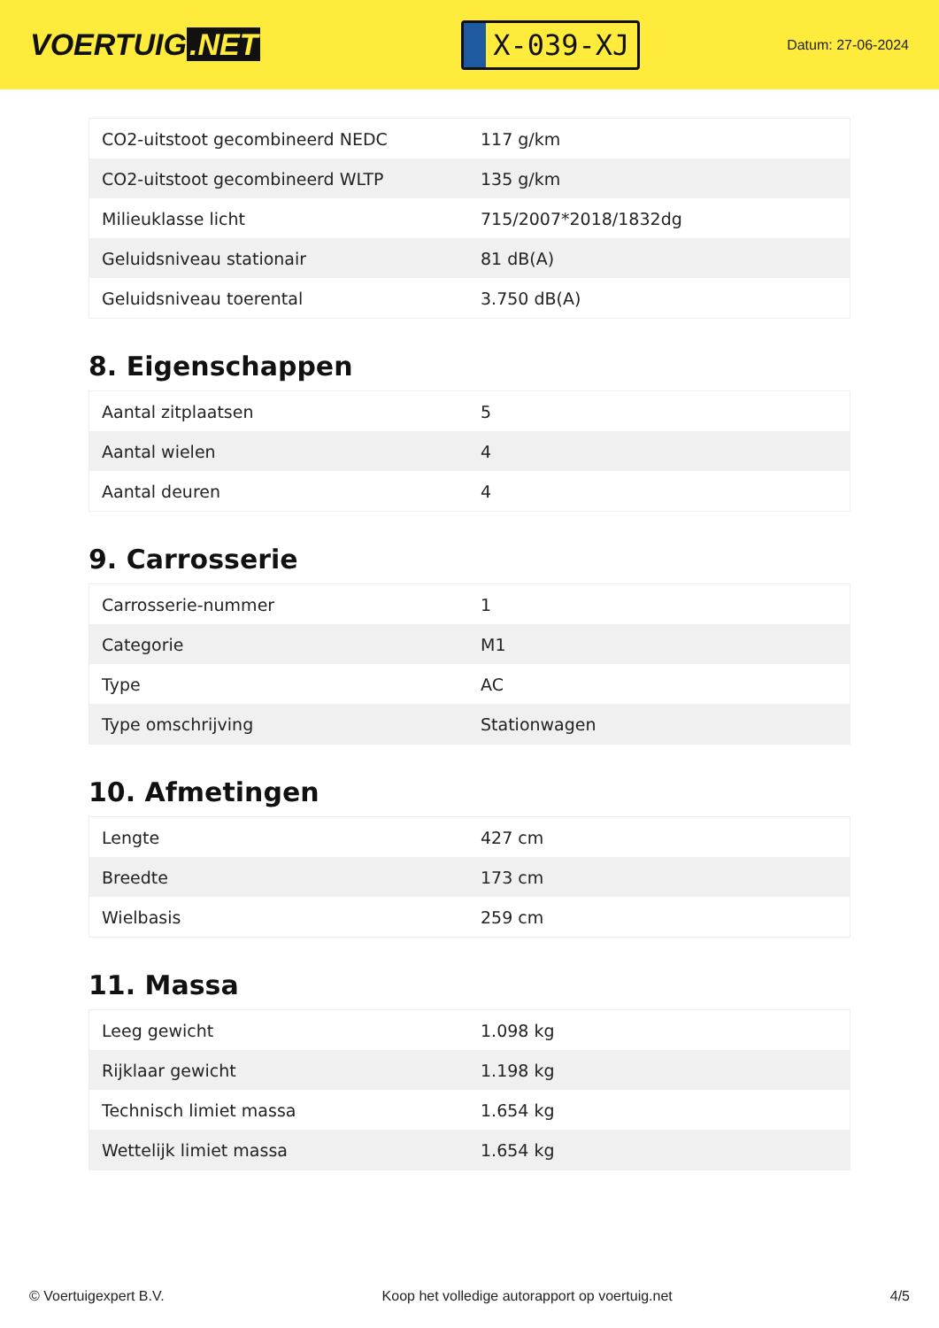VOERTUIG.NET
X-039-XJ
Datum: 27-06-2024
| CO2-uitstoot gecombineerd NEDC | 117 g/km |
| CO2-uitstoot gecombineerd WLTP | 135 g/km |
| Milieuklasse licht | 715/2007*2018/1832dg |
| Geluidsniveau stationair | 81 dB(A) |
| Geluidsniveau toerental | 3.750 dB(A) |
8. Eigenschappen
| Aantal zitplaatsen | 5 |
| Aantal wielen | 4 |
| Aantal deuren | 4 |
9. Carrosserie
| Carrosserie-nummer | 1 |
| Categorie | M1 |
| Type | AC |
| Type omschrijving | Stationwagen |
10. Afmetingen
| Lengte | 427 cm |
| Breedte | 173 cm |
| Wielbasis | 259 cm |
11. Massa
| Leeg gewicht | 1.098 kg |
| Rijklaar gewicht | 1.198 kg |
| Technisch limiet massa | 1.654 kg |
| Wettelijk limiet massa | 1.654 kg |
© Voertuigexpert B.V. Koop het volledige autorapport op voertuig.net 4/5